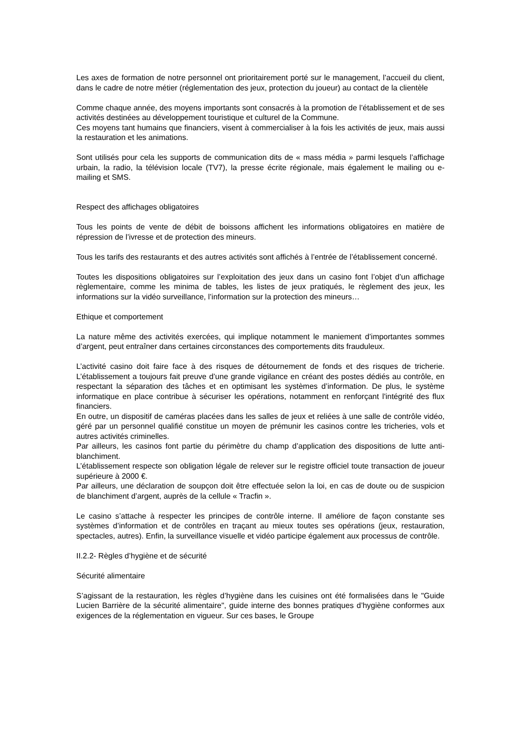Les axes de formation de notre personnel ont prioritairement porté sur le management, l’accueil du client, dans le cadre de notre métier (réglementation des jeux, protection du joueur) au contact de la clientèle
Comme chaque année, des moyens importants sont consacrés à la promotion de l’établissement et de ses activités destinées au développement touristique et culturel de la Commune.
Ces moyens tant humains que financiers, visent à commercialiser à la fois les activités de jeux, mais aussi la restauration et les animations.
Sont utilisés pour cela les supports de communication dits de « mass média » parmi lesquels l’affichage urbain, la radio, la télévision locale (TV7), la presse écrite régionale, mais également le mailing ou e-mailing et SMS.
Respect des affichages obligatoires
Tous les points de vente de débit de boissons affichent les informations obligatoires en matière de répression de l’ivresse et de protection des mineurs.
Tous les tarifs des restaurants et des autres activités sont affichés à l’entrée de l’établissement concerné.
Toutes les dispositions obligatoires sur l’exploitation des jeux dans un casino font l’objet d’un affichage règlementaire, comme les minima de tables, les listes de jeux pratiqués, le règlement des jeux, les informations sur la vidéo surveillance, l’information sur la protection des mineurs…
Ethique et comportement
La nature même des activités exercées, qui implique notamment le maniement d’importantes sommes d’argent, peut entraîner dans certaines circonstances des comportements dits frauduleux.
L’activité casino doit faire face à des risques de détournement de fonds et des risques de tricherie. L’établissement a toujours fait preuve d’une grande vigilance en créant des postes dédiés au contrôle, en respectant la séparation des tâches et en optimisant les systèmes d’information. De plus, le système informatique en place contribue à sécuriser les opérations, notamment en renforçant l'intégrité des flux financiers.
En outre, un dispositif de caméras placées dans les salles de jeux et reliées à une salle de contrôle vidéo, géré par un personnel qualifié constitue un moyen de prémunir les casinos contre les tricheries, vols et autres activités criminelles.
Par ailleurs, les casinos font partie du périmètre du champ d’application des dispositions de lutte anti-blanchiment.
L’établissement respecte son obligation légale de relever sur le registre officiel toute transaction de joueur supérieure à 2000 €.
Par ailleurs, une déclaration de soupçon doit être effectuée selon la loi, en cas de doute ou de suspicion de blanchiment d’argent, auprès de la cellule « Tracfin ».
Le casino s’attache à respecter les principes de contrôle interne. Il améliore de façon constante ses systèmes d’information et de contrôles en traçant au mieux toutes ses opérations (jeux, restauration, spectacles, autres). Enfin, la surveillance visuelle et vidéo participe également aux processus de contrôle.
II.2.2- Règles d’hygiène et de sécurité
Sécurité alimentaire
S’agissant de la restauration, les règles d’hygiène dans les cuisines ont été formalisées dans le "Guide Lucien Barrière de la sécurité alimentaire", guide interne des bonnes pratiques d’hygiène conformes aux exigences de la réglementation en vigueur. Sur ces bases, le Groupe